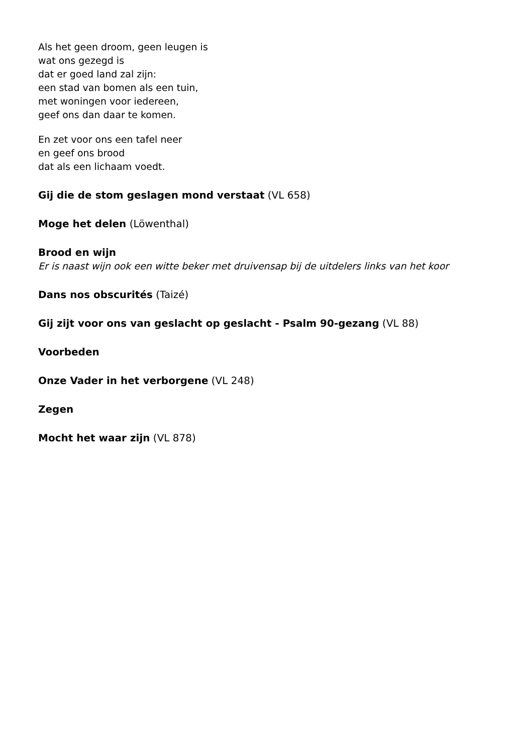Als het geen droom, geen leugen is
wat ons gezegd is
dat er goed land zal zijn:
een stad van bomen als een tuin,
met woningen voor iedereen,
geef ons dan daar te komen.
En zet voor ons een tafel neer
en geef ons brood
dat als een lichaam voedt.
Gij die de stom geslagen mond verstaat (VL 658)
Moge het delen (Löwenthal)
Brood en wijn
Er is naast wijn ook een witte beker met druivensap bij de uitdelers links van het koor
Dans nos obscurités (Taizé)
Gij zijt voor ons van geslacht op geslacht - Psalm 90-gezang (VL 88)
Voorbeden
Onze Vader in het verborgene (VL 248)
Zegen
Mocht het waar zijn (VL 878)